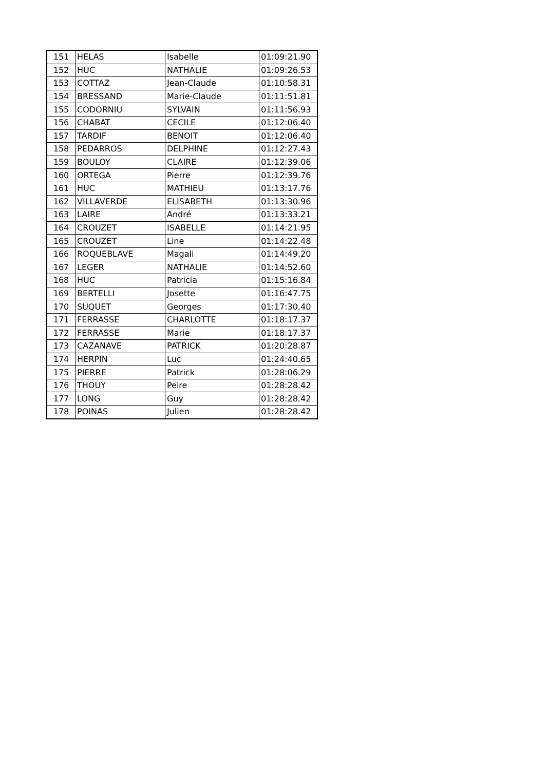| 151 | HELAS | Isabelle | 01:09:21.90 |
| 152 | HUC | NATHALIE | 01:09:26.53 |
| 153 | COTTAZ | Jean-Claude | 01:10:58.31 |
| 154 | BRESSAND | Marie-Claude | 01:11:51.81 |
| 155 | CODORNIU | SYLVAIN | 01:11:56.93 |
| 156 | CHABAT | CECILE | 01:12:06.40 |
| 157 | TARDIF | BENOIT | 01:12:06.40 |
| 158 | PEDARROS | DELPHINE | 01:12:27.43 |
| 159 | BOULOY | CLAIRE | 01:12:39.06 |
| 160 | ORTEGA | Pierre | 01:12:39.76 |
| 161 | HUC | MATHIEU | 01:13:17.76 |
| 162 | VILLAVERDE | ELISABETH | 01:13:30.96 |
| 163 | LAIRE | André | 01:13:33.21 |
| 164 | CROUZET | ISABELLE | 01:14:21.95 |
| 165 | CROUZET | Line | 01:14:22.48 |
| 166 | ROQUEBLAVE | Magali | 01:14:49.20 |
| 167 | LEGER | NATHALIE | 01:14:52.60 |
| 168 | HUC | Patricia | 01:15:16.84 |
| 169 | BERTELLI | Josette | 01:16:47.75 |
| 170 | SUQUET | Georges | 01:17:30.40 |
| 171 | FERRASSE | CHARLOTTE | 01:18:17.37 |
| 172 | FERRASSE | Marie | 01:18:17.37 |
| 173 | CAZANAVE | PATRICK | 01:20:28.87 |
| 174 | HERPIN | Luc | 01:24:40.65 |
| 175 | PIERRE | Patrick | 01:28:06.29 |
| 176 | THOUY | Peire | 01:28:28.42 |
| 177 | LONG | Guy | 01:28:28.42 |
| 178 | POINAS | Julien | 01:28:28.42 |